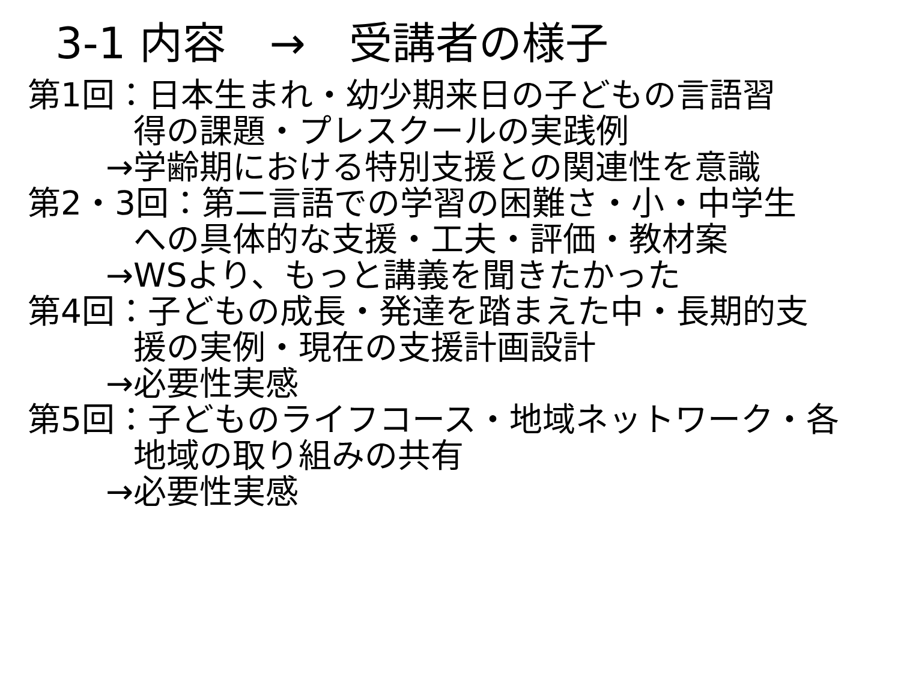3-1 内容　→　受講者の様子
第1回：日本生まれ・幼少期来日の子どもの言語習
得の課題・プレスクールの実践例
→学齢期における特別支援との関連性を意識
第2・3回：第二言語での学習の困難さ・小・中学生
への具体的な支援・工夫・評価・教材案
→WSより、もっと講義を聞きたかった
第4回：子どもの成長・発達を踏まえた中・長期的支
援の実例・現在の支援計画設計
→必要性実感
第5回：子どものライフコース・地域ネットワーク・各
地域の取り組みの共有
→必要性実感